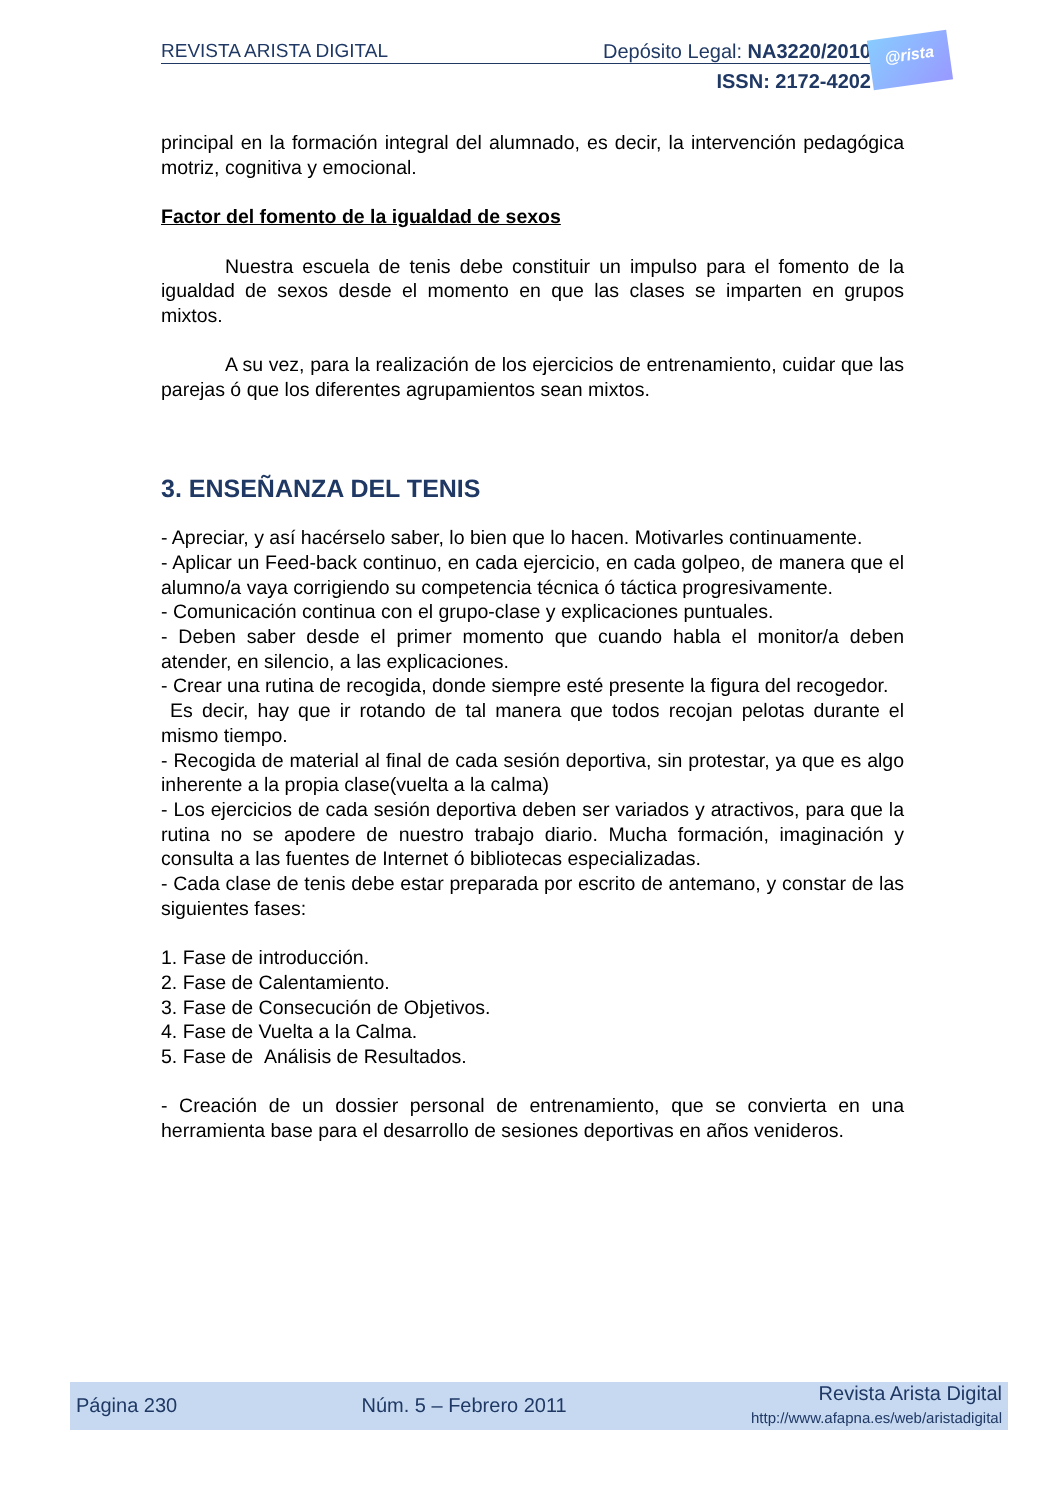REVISTA ARISTA DIGITAL Depósito Legal: NA3220/2010
ISSN: 2172-4202
@rista
principal en la formación integral del alumnado, es decir, la intervención pedagógica motriz, cognitiva y emocional.
Factor del fomento de la igualdad de sexos
Nuestra escuela de tenis debe constituir un impulso para el fomento de la igualdad de sexos desde el momento en que las clases se imparten en grupos mixtos.
A su vez, para la realización de los ejercicios de entrenamiento, cuidar que las parejas ó que los diferentes agrupamientos sean mixtos.
3. ENSEÑANZA DEL TENIS
- Apreciar, y así hacérselo saber, lo bien que lo hacen. Motivarles continuamente.
- Aplicar un Feed-back continuo, en cada ejercicio, en cada golpeo, de manera que el alumno/a vaya corrigiendo su competencia técnica ó táctica progresivamente.
- Comunicación continua con el grupo-clase y explicaciones puntuales.
- Deben saber desde el primer momento que cuando habla el monitor/a deben atender, en silencio, a las explicaciones.
- Crear una rutina de recogida, donde siempre esté presente la figura del recogedor.
Es decir, hay que ir rotando de tal manera que todos recojan pelotas durante el mismo tiempo.
- Recogida de material al final de cada sesión deportiva, sin protestar, ya que es algo inherente a la propia clase(vuelta a la calma)
- Los ejercicios de cada sesión deportiva deben ser variados y atractivos, para que la rutina no se apodere de nuestro trabajo diario. Mucha formación, imaginación y consulta a las fuentes de Internet ó bibliotecas especializadas.
- Cada clase de tenis debe estar preparada por escrito de antemano, y constar de las siguientes fases:
1. Fase de introducción.
2. Fase de Calentamiento.
3. Fase de Consecución de Objetivos.
4. Fase de Vuelta a la Calma.
5. Fase de Análisis de Resultados.
- Creación de un dossier personal de entrenamiento, que se convierta en una herramienta base para el desarrollo de sesiones deportivas en años venideros.
Página 230 Núm. 5 – Febrero 2011 Revista Arista Digital
http://www.afapna.es/web/aristadigital